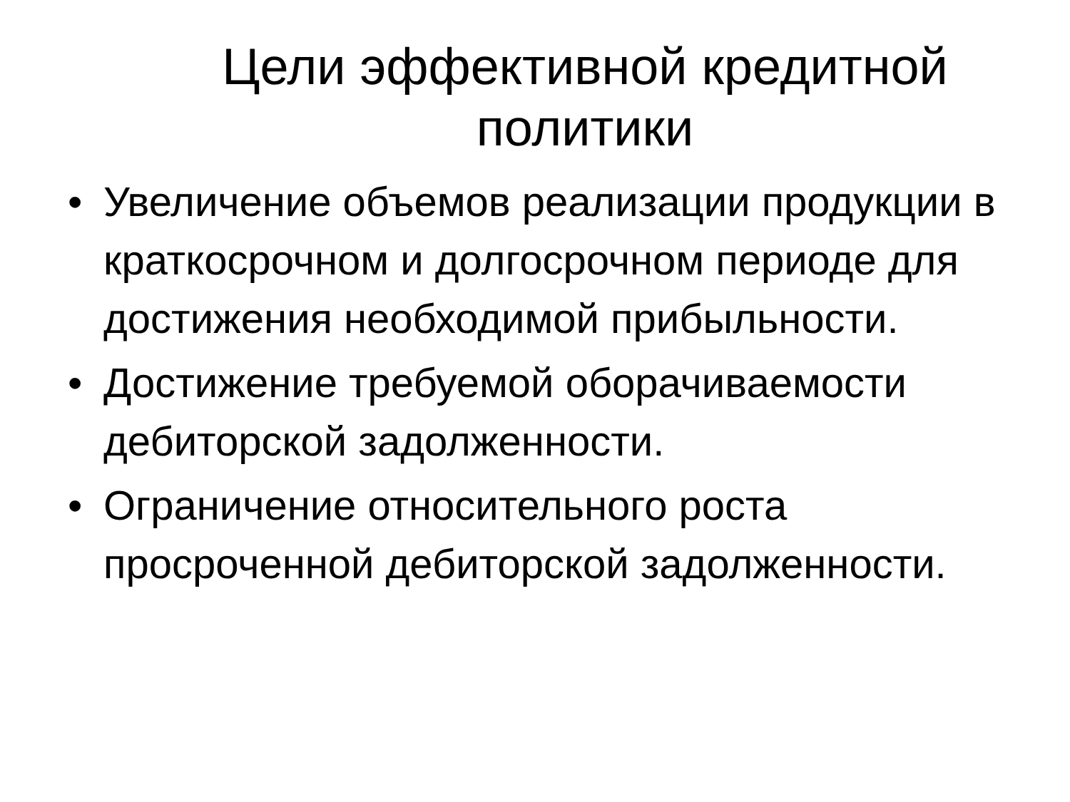Цели эффективной кредитной политики
• Увеличение объемов реализации продукции в краткосрочном и долгосрочном периоде для достижения необходимой прибыльности.
• Достижение требуемой оборачиваемости дебиторской задолженности.
• Ограничение относительного роста просроченной дебиторской задолженности.